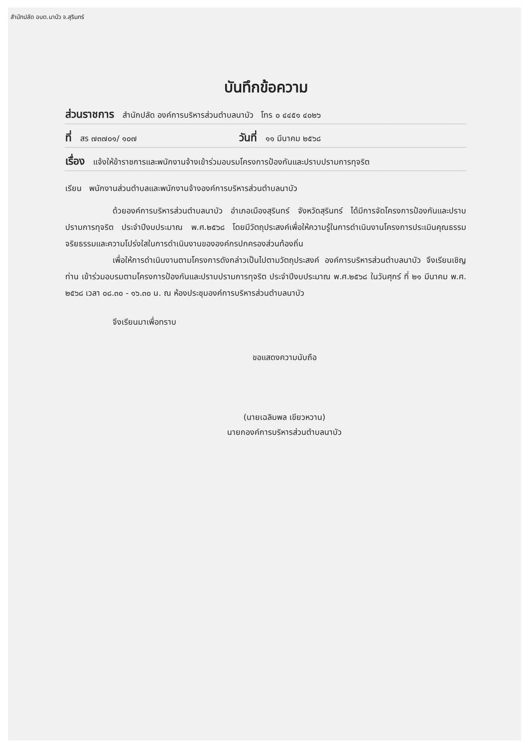สำนักปลัด อบต.นาบัว จ.สุรินทร์
บันทึกข้อความ
ส่วนราชการ สำนักปลัด องค์การบริหารส่วนตำบลนาบัว โทร ๐ ๔๔๕๑ ๔๐๒๖
ที่ สร ๗๓๗๐๑/ ๑๐๗ วันที่ ๑๑ มีนาคม ๒๕๖๘
เรื่อง แจ้งให้ข้าราชการและพนักงานจ้างเข้าร่วมอบรมโครงการป้องกันและปราบปรามการทุจริต
เรียน พนักงานส่วนตำบลและพนักงานจ้างองค์การบริหารส่วนตำบลนาบัว
ด้วยองค์การบริหารส่วนตำบลนาบัว อำเภอเมืองสุรินทร์ จังหวัดสุรินทร์ ได้มีการจัดโครงการป้องกันและปราบปรามการทุจริต ประจำปีงบประมาณ พ.ศ.๒๕๖๘ โดยมีวัตถุประสงค์เพื่อให้ความรู้ในการดำเนินงานโครงการประเมินคุณธรรมจริยธรรมและความโปร่งใสในการดำเนินงานขององค์กรปกครองส่วนท้องถิ่น
เพื่อให้การดำเนินงานตามโครงการดังกล่าวเป็นไปตามวัตถุประสงค์ องค์การบริหารส่วนตำบลนาบัว จึงเรียนเชิญท่าน เข้าร่วมอบรมตามโครงการป้องกันและปราบปรามการทุจริต ประจำปีงบประมาณ พ.ศ.๒๕๖๘ ในวันศุกร์ ที่ ๒๑ มีนาคม พ.ศ. ๒๕๖๘ เวลา ๐๘.๓๐ - ๑๖.๓๐ น. ณ ห้องประชุมองค์การบริหารส่วนตำบลนาบัว
จึงเรียนมาเพื่อทราบ
ขอแสดงความนับถือ
(นายเฉลิมพล เขียวหวาน)
นายกองค์การบริหารส่วนตำบลนาบัว